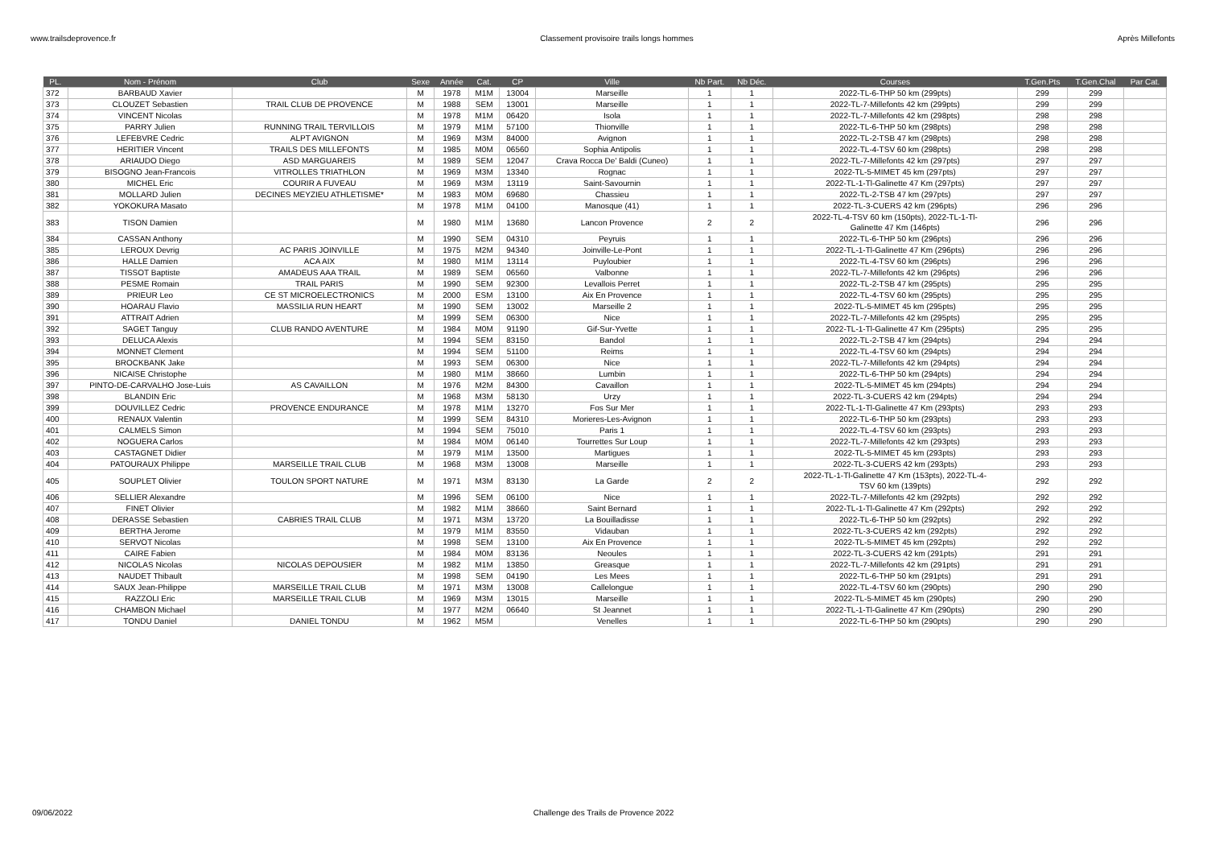www.trailsdeprovence.fr Classement provisoire trails longs hommes Après Millefonts
| PL. | Nom - Prénom | Club | Sexe | Année | Cat. | CP | Ville | Nb Part. | Nb Déc. | Courses | T.Gen.Pts | T.Gen.Chal | Par Cat. |
| --- | --- | --- | --- | --- | --- | --- | --- | --- | --- | --- | --- | --- | --- |
| 372 | BARBAUD Xavier | | M | 1978 | M1M | 13004 | Marseille | 1 | 1 | 2022-TL-6-THP 50 km (299pts) | 299 | 299 | |
| 373 | CLOUZET Sebastien | TRAIL CLUB DE PROVENCE | M | 1988 | SEM | 13001 | Marseille | 1 | 1 | 2022-TL-7-Millefonts 42 km (299pts) | 299 | 299 | |
| 374 | VINCENT Nicolas | | M | 1978 | M1M | 06420 | Isola | 1 | 1 | 2022-TL-7-Millefonts 42 km (298pts) | 298 | 298 | |
| 375 | PARRY Julien | RUNNING TRAIL TERVILLOIS | M | 1979 | M1M | 57100 | Thionville | 1 | 1 | 2022-TL-6-THP 50 km (298pts) | 298 | 298 | |
| 376 | LEFEBVRE Cedric | ALPT AVIGNON | M | 1969 | M3M | 84000 | Avignon | 1 | 1 | 2022-TL-2-TSB 47 km (298pts) | 298 | 298 | |
| 377 | HERITIER Vincent | TRAILS DES MILLEFONTS | M | 1985 | M0M | 06560 | Sophia Antipolis | 1 | 1 | 2022-TL-4-TSV 60 km (298pts) | 298 | 298 | |
| 378 | ARIAUDO Diego | ASD MARGUAREIS | M | 1989 | SEM | 12047 | Crava Rocca De' Baldi (Cuneo) | 1 | 1 | 2022-TL-7-Millefonts 42 km (297pts) | 297 | 297 | |
| 379 | BISOGNO Jean-Francois | VITROLLES TRIATHLON | M | 1969 | M3M | 13340 | Rognac | 1 | 1 | 2022-TL-5-MIMET 45 km (297pts) | 297 | 297 | |
| 380 | MICHEL Eric | COURIR A FUVEAU | M | 1969 | M3M | 13119 | Saint-Savournin | 1 | 1 | 2022-TL-1-Tl-Galinette 47 Km (297pts) | 297 | 297 | |
| 381 | MOLLARD Julien | DECINES MEYZIEU ATHLETISME* | M | 1983 | M0M | 69680 | Chassieu | 1 | 1 | 2022-TL-2-TSB 47 km (297pts) | 297 | 297 | |
| 382 | YOKOKURA Masato | | M | 1978 | M1M | 04100 | Manosque (41) | 1 | 1 | 2022-TL-3-CUERS 42 km (296pts) | 296 | 296 | |
| 383 | TISON Damien | | M | 1980 | M1M | 13680 | Lancon Provence | 2 | 2 | 2022-TL-4-TSV 60 km (150pts), 2022-TL-1-Tl- Galinette 47 Km (146pts) | 296 | 296 | |
| 384 | CASSAN Anthony | | M | 1990 | SEM | 04310 | Peyruis | 1 | 1 | 2022-TL-6-THP 50 km (296pts) | 296 | 296 | |
| 385 | LEROUX Devrig | AC PARIS JOINVILLE | M | 1975 | M2M | 94340 | Joinville-Le-Pont | 1 | 1 | 2022-TL-1-Tl-Galinette 47 Km (296pts) | 296 | 296 | |
| 386 | HALLE Damien | ACA AIX | M | 1980 | M1M | 13114 | Puyloubier | 1 | 1 | 2022-TL-4-TSV 60 km (296pts) | 296 | 296 | |
| 387 | TISSOT Baptiste | AMADEUS AAA TRAIL | M | 1989 | SEM | 06560 | Valbonne | 1 | 1 | 2022-TL-7-Millefonts 42 km (296pts) | 296 | 296 | |
| 388 | PESME Romain | TRAIL PARIS | M | 1990 | SEM | 92300 | Levallois Perret | 1 | 1 | 2022-TL-2-TSB 47 km (295pts) | 295 | 295 | |
| 389 | PRIEUR Leo | CE ST MICROELECTRONICS | M | 2000 | ESM | 13100 | Aix En Provence | 1 | 1 | 2022-TL-4-TSV 60 km (295pts) | 295 | 295 | |
| 390 | HOARAU Flavio | MASSILIA RUN HEART | M | 1990 | SEM | 13002 | Marseille 2 | 1 | 1 | 2022-TL-5-MIMET 45 km (295pts) | 295 | 295 | |
| 391 | ATTRAIT Adrien | | M | 1999 | SEM | 06300 | Nice | 1 | 1 | 2022-TL-7-Millefonts 42 km (295pts) | 295 | 295 | |
| 392 | SAGET Tanguy | CLUB RANDO AVENTURE | M | 1984 | M0M | 91190 | Gif-Sur-Yvette | 1 | 1 | 2022-TL-1-Tl-Galinette 47 Km (295pts) | 295 | 295 | |
| 393 | DELUCA Alexis | | M | 1994 | SEM | 83150 | Bandol | 1 | 1 | 2022-TL-2-TSB 47 km (294pts) | 294 | 294 | |
| 394 | MONNET Clement | | M | 1994 | SEM | 51100 | Reims | 1 | 1 | 2022-TL-4-TSV 60 km (294pts) | 294 | 294 | |
| 395 | BROCKBANK Jake | | M | 1993 | SEM | 06300 | Nice | 1 | 1 | 2022-TL-7-Millefonts 42 km (294pts) | 294 | 294 | |
| 396 | NICAISE Christophe | | M | 1980 | M1M | 38660 | Lumbin | 1 | 1 | 2022-TL-6-THP 50 km (294pts) | 294 | 294 | |
| 397 | PINTO-DE-CARVALHO Jose-Luis | AS CAVAILLON | M | 1976 | M2M | 84300 | Cavaillon | 1 | 1 | 2022-TL-5-MIMET 45 km (294pts) | 294 | 294 | |
| 398 | BLANDIN Eric | | M | 1968 | M3M | 58130 | Urzy | 1 | 1 | 2022-TL-3-CUERS 42 km (294pts) | 294 | 294 | |
| 399 | DOUVILLEZ Cedric | PROVENCE ENDURANCE | M | 1978 | M1M | 13270 | Fos Sur Mer | 1 | 1 | 2022-TL-1-Tl-Galinette 47 Km (293pts) | 293 | 293 | |
| 400 | RENAUX Valentin | | M | 1999 | SEM | 84310 | Morieres-Les-Avignon | 1 | 1 | 2022-TL-6-THP 50 km (293pts) | 293 | 293 | |
| 401 | CALMELS Simon | | M | 1994 | SEM | 75010 | Paris 1 | 1 | 1 | 2022-TL-4-TSV 60 km (293pts) | 293 | 293 | |
| 402 | NOGUERA Carlos | | M | 1984 | M0M | 06140 | Tourrettes Sur Loup | 1 | 1 | 2022-TL-7-Millefonts 42 km (293pts) | 293 | 293 | |
| 403 | CASTAGNET Didier | | M | 1979 | M1M | 13500 | Martigues | 1 | 1 | 2022-TL-5-MIMET 45 km (293pts) | 293 | 293 | |
| 404 | PATOURAUX Philippe | MARSEILLE TRAIL CLUB | M | 1968 | M3M | 13008 | Marseille | 1 | 1 | 2022-TL-3-CUERS 42 km (293pts) | 293 | 293 | |
| 405 | SOUPLET Olivier | TOULON SPORT NATURE | M | 1971 | M3M | 83130 | La Garde | 2 | 2 | 2022-TL-1-Tl-Galinette 47 Km (153pts), 2022-TL-4- TSV 60 km (139pts) | 292 | 292 | |
| 406 | SELLIER Alexandre | | M | 1996 | SEM | 06100 | Nice | 1 | 1 | 2022-TL-7-Millefonts 42 km (292pts) | 292 | 292 | |
| 407 | FINET Olivier | | M | 1982 | M1M | 38660 | Saint Bernard | 1 | 1 | 2022-TL-1-Tl-Galinette 47 Km (292pts) | 292 | 292 | |
| 408 | DERASSE Sebastien | CABRIES TRAIL CLUB | M | 1971 | M3M | 13720 | La Bouilladisse | 1 | 1 | 2022-TL-6-THP 50 km (292pts) | 292 | 292 | |
| 409 | BERTHA Jerome | | M | 1979 | M1M | 83550 | Vidauban | 1 | 1 | 2022-TL-3-CUERS 42 km (292pts) | 292 | 292 | |
| 410 | SERVOT Nicolas | | M | 1998 | SEM | 13100 | Aix En Provence | 1 | 1 | 2022-TL-5-MIMET 45 km (292pts) | 292 | 292 | |
| 411 | CAIRE Fabien | | M | 1984 | M0M | 83136 | Neoules | 1 | 1 | 2022-TL-3-CUERS 42 km (291pts) | 291 | 291 | |
| 412 | NICOLAS Nicolas | NICOLAS DEPOUSIER | M | 1982 | M1M | 13850 | Greasque | 1 | 1 | 2022-TL-7-Millefonts 42 km (291pts) | 291 | 291 | |
| 413 | NAUDET Thibault | | M | 1998 | SEM | 04190 | Les Mees | 1 | 1 | 2022-TL-6-THP 50 km (291pts) | 291 | 291 | |
| 414 | SAUX Jean-Philippe | MARSEILLE TRAIL CLUB | M | 1971 | M3M | 13008 | Callelongue | 1 | 1 | 2022-TL-4-TSV 60 km (290pts) | 290 | 290 | |
| 415 | RAZZOLI Eric | MARSEILLE TRAIL CLUB | M | 1969 | M3M | 13015 | Marseille | 1 | 1 | 2022-TL-5-MIMET 45 km (290pts) | 290 | 290 | |
| 416 | CHAMBON Michael | | M | 1977 | M2M | 06640 | St Jeannet | 1 | 1 | 2022-TL-1-Tl-Galinette 47 Km (290pts) | 290 | 290 | |
| 417 | TONDU Daniel | DANIEL TONDU | M | 1962 | M5M | | Venelles | 1 | 1 | 2022-TL-6-THP 50 km (290pts) | 290 | 290 | |
09/06/2022 Challenge des Trails de Provence 2022